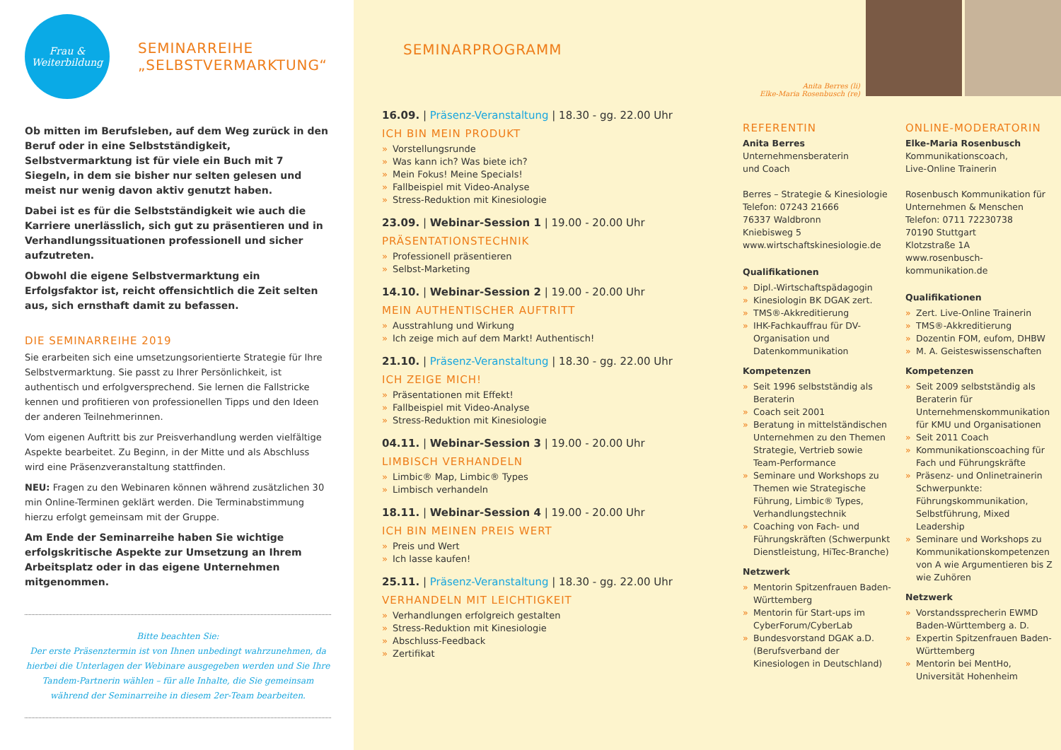Frau &
Weiterbildung
SEMINARREIHE
„SELBSTVERMARKTUNG“
Ob mitten im Berufsleben, auf dem Weg zurück in den Beruf oder in eine Selbstständigkeit, Selbstvermarktung ist für viele ein Buch mit 7 Siegeln, in dem sie bisher nur selten gelesen und meist nur wenig davon aktiv genutzt haben.
Dabei ist es für die Selbstständigkeit wie auch die Karriere unerlässlich, sich gut zu präsentieren und in Verhandlungssituationen professionell und sicher aufzutreten.
Obwohl die eigene Selbstvermarktung ein Erfolgsfaktor ist, reicht offensichtlich die Zeit selten aus, sich ernsthaft damit zu befassen.
DIE SEMINARREIHE 2019
Sie erarbeiten sich eine umsetzungsorientierte Strategie für Ihre Selbstvermarktung. Sie passt zu Ihrer Persönlichkeit, ist authentisch und erfolgversprechend. Sie lernen die Fallstricke kennen und profitieren von professionellen Tipps und den Ideen der anderen Teilnehmerinnen.
Vom eigenen Auftritt bis zur Preisverhandlung werden vielfältige Aspekte bearbeitet. Zu Beginn, in der Mitte und als Abschluss wird eine Präsenzveranstaltung stattfinden.
NEU: Fragen zu den Webinaren können während zusätzlichen 30 min Online-Terminen geklärt werden. Die Terminabstimmung hierzu erfolgt gemeinsam mit der Gruppe.
Am Ende der Seminarreihe haben Sie wichtige erfolgskritische Aspekte zur Umsetzung an Ihrem Arbeitsplatz oder in das eigene Unternehmen mitgenommen.
Bitte beachten Sie:
Der erste Präsenztermin ist von Ihnen unbedingt wahrzunehmen, da hierbei die Unterlagen der Webinare ausgegeben werden und Sie Ihre Tandem-Partnerin wählen – für alle Inhalte, die Sie gemeinsam während der Seminarreihe in diesem 2er-Team bearbeiten.
SEMINARPROGRAMM
Anita Berres (li)
Elke-Maria Rosenbusch (re)
16.09. | Präsenz-Veranstaltung | 18.30 - gg. 22.00 Uhr
ICH BIN MEIN PRODUKT
» Vorstellungsrunde
» Was kann ich? Was biete ich?
» Mein Fokus! Meine Specials!
» Fallbeispiel mit Video-Analyse
» Stress-Reduktion mit Kinesiologie
23.09. | Webinar-Session 1 | 19.00 - 20.00 Uhr
PRÄSENTATIONSTECHNIK
» Professionell präsentieren
» Selbst-Marketing
14.10. | Webinar-Session 2 | 19.00 - 20.00 Uhr
MEIN AUTHENTISCHER AUFTRITT
» Ausstrahlung und Wirkung
» Ich zeige mich auf dem Markt! Authentisch!
21.10. | Präsenz-Veranstaltung | 18.30 - gg. 22.00 Uhr
ICH ZEIGE MICH!
» Präsentationen mit Effekt!
» Fallbeispiel mit Video-Analyse
» Stress-Reduktion mit Kinesiologie
04.11. | Webinar-Session 3 | 19.00 - 20.00 Uhr
LIMBISCH VERHANDELN
» Limbic® Map, Limbic® Types
» Limbisch verhandeln
18.11. | Webinar-Session 4 | 19.00 - 20.00 Uhr
ICH BIN MEINEN PREIS WERT
» Preis und Wert
» Ich lasse kaufen!
25.11. | Präsenz-Veranstaltung | 18.30 - gg. 22.00 Uhr
VERHANDELN MIT LEICHTIGKEIT
» Verhandlungen erfolgreich gestalten
» Stress-Reduktion mit Kinesiologie
» Abschluss-Feedback
» Zertifikat
REFERENTIN
Anita Berres
Unternehmensberaterin
und Coach
Berres – Strategie & Kinesiologie
Telefon: 07243 21666
76337 Waldbronn
Kniebisweg 5
www.wirtschaftskinesiologie.de
Qualifikationen
» Dipl.-Wirtschaftspädagogin
» Kinesiologin BK DGAK zert.
» TMS®-Akkreditierung
» IHK-Fachkauffrau für DV-Organisation und Datenkommunikation
Kompetenzen
» Seit 1996 selbstständig als Beraterin
» Coach seit 2001
» Beratung in mittelständischen Unternehmen zu den Themen Strategie, Vertrieb sowie Team-Performance
» Seminare und Workshops zu Themen wie Strategische Führung, Limbic® Types, Verhandlungstechnik
» Coaching von Fach- und Führungskräften (Schwerpunkt Dienstleistung, HiTec-Branche)
Netzwerk
» Mentorin Spitzenfrauen Baden-Württemberg
» Mentorin für Start-ups im CyberForum/CyberLab
» Bundesvorstand DGAK a.D. (Berufsverband der Kinesiologen in Deutschland)
ONLINE-MODERATORIN
Elke-Maria Rosenbusch
Kommunikationscoach,
Live-Online Trainerin
Rosenbusch Kommunikation für Unternehmen & Menschen
Telefon: 0711 72230738
70190 Stuttgart
Klotzstraße 1A
www.rosenbusch-kommunikation.de
Qualifikationen
» Zert. Live-Online Trainerin
» TMS®-Akkreditierung
» Dozentin FOM, eufom, DHBW
» M. A. Geisteswissenschaften
Kompetenzen
» Seit 2009 selbstständig als Beraterin für Unternehmenskommunikation für KMU und Organisationen
» Seit 2011 Coach
» Kommunikationscoaching für Fach und Führungskräfte
» Präsenz- und Onlinetrainerin Schwerpunkte: Führungskommunikation, Selbstführung, Mixed Leadership
» Seminare und Workshops zu Kommunikationskompetenzen von A wie Argumentieren bis Z wie Zuhören
Netzwerk
» Vorstandssprecherin EWMD Baden-Württemberg a. D.
» Expertin Spitzenfrauen Baden-Württemberg
» Mentorin bei MentHo, Universität Hohenheim